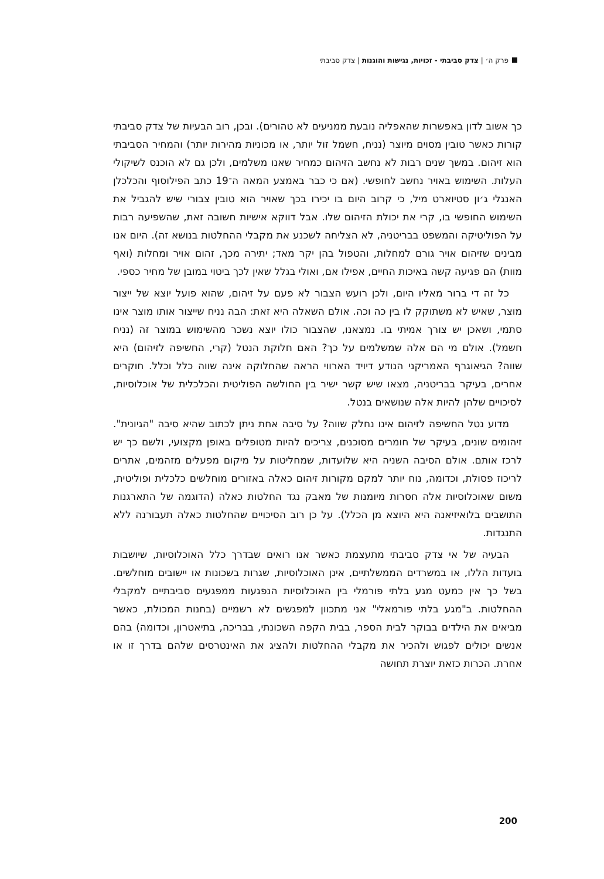פרק ה׳ | צדק סביבתי - זכויות, נגישות והוגנות | צדק סביבתי
כך אשוב לדון באפשרות שהאפליה נובעת ממניעים לא טהורים). ובכן, רוב הבעיות של צדק סביבתי קורות כאשר טובין מסוים מיוצר (נניח, חשמל זול יותר, או מכוניות מהירות יותר) והמחיר הסביבתי הוא זיהום. במשך שנים רבות לא נחשב הזיהום כמחיר שאנו משלמים, ולכן גם לא הוכנס לשיקולי העלות. השימוש באויר נחשב לחופשי. (אם כי כבר באמצע המאה ה־19 כתב הפילוסוף והכלכלן האנגלי ג׳ון סטיוארט מיל, כי קרוב היום בו יכירו בכך שאויר הוא טובין צבורי שיש להגביל את השימוש החופשי בו, קרי את יכולת הזיהום שלו. אבל דווקא אישיות חשובה זאת, שהשפיעה רבות על הפוליטיקה והמשפט בבריטניה, לא הצליחה לשכנע את מקבלי ההחלטות בנושא זה). היום אנו מבינים שזיהום אויר גורם למחלות, והטפול בהן יקר מאד; יתירה מכך, זהום אויר ומחלות (ואף מוות) הם פגיעה קשה באיכות החיים, אפילו אם, ואולי בגלל שאין לכך ביטוי במובן של מחיר כספי.
כל זה די ברור מאליו היום, ולכן רועש הצבור לא פעם על זיהום, שהוא פועל יוצא של ייצור מוצר, שאיש לא משתוקק לו בין כה וכה. אולם השאלה היא זאת: הבה נניח שייצור אותו מוצר אינו סתמי, ושאכן יש צורך אמיתי בו. נמצאנו, שהצבור כולו יוצא נשכר מהשימוש במוצר זה (נניח חשמל). אולם מי הם אלה שמשלמים על כך? האם חלוקת הנטל (קרי, החשיפה לזיהום) היא שווה? הגיאוגרף האמריקני הנודע דיויד הארווי הראה שהחלוקה אינה שווה כלל וכלל. חוקרים אחרים, בעיקר בבריטניה, מצאו שיש קשר ישיר בין החולשה הפוליטית והכלכלית של אוכלוסיות, לסיכויים שלהן להיות אלה שנושאים בנטל.
מדוע נטל החשיפה לזיהום אינו נחלק שווה? על סיבה אחת ניתן לכתוב שהיא סיבה "הגיונית". זיהומים שונים, בעיקר של חומרים מסוכנים, צריכים להיות מטופלים באופן מקצועי, ולשם כך יש לרכז אותם. אולם הסיבה השניה היא שלועדות, שמחליטות על מיקום מפעלים מזהמים, אתרים לריכוז פסולת, וכדומה, נוח יותר למקם מקורות זיהום כאלה באזורים מוחלשים כלכלית ופוליטית, משום שאוכלוסיות אלה חסרות מיומנות של מאבק נגד החלטות כאלה (הדוגמה של התארגנות התושבים בלואיזיאנה היא היוצא מן הכלל). על כן רוב הסיכויים שהחלטות כאלה תעבורנה ללא התנגדות.
הבעיה של אי צדק סביבתי מתעצמת כאשר אנו רואים שבדרך כלל האוכלוסיות, שיושבות בועדות הללו, או במשרדים הממשלתיים, אינן האוכלוסיות, שגרות בשכונות או יישובים מוחלשים. בשל כך אין כמעט מגע בלתי פורמלי בין האוכלוסיות הנפגעות ממפגעים סביבתיים למקבלי ההחלטות. ב"מגע בלתי פורמאלי" אני מתכוון למפגשים לא רשמיים (בחנות המכולת, כאשר מביאים את הילדים בבוקר לבית הספר, בבית הקפה השכונתי, בבריכה, בתיאטרון, וכדומה) בהם אנשים יכולים לפגוש ולהכיר את מקבלי ההחלטות ולהציג את האינטרסים שלהם בדרך זו או אחרת. הכרות כזאת יוצרת תחושה
200